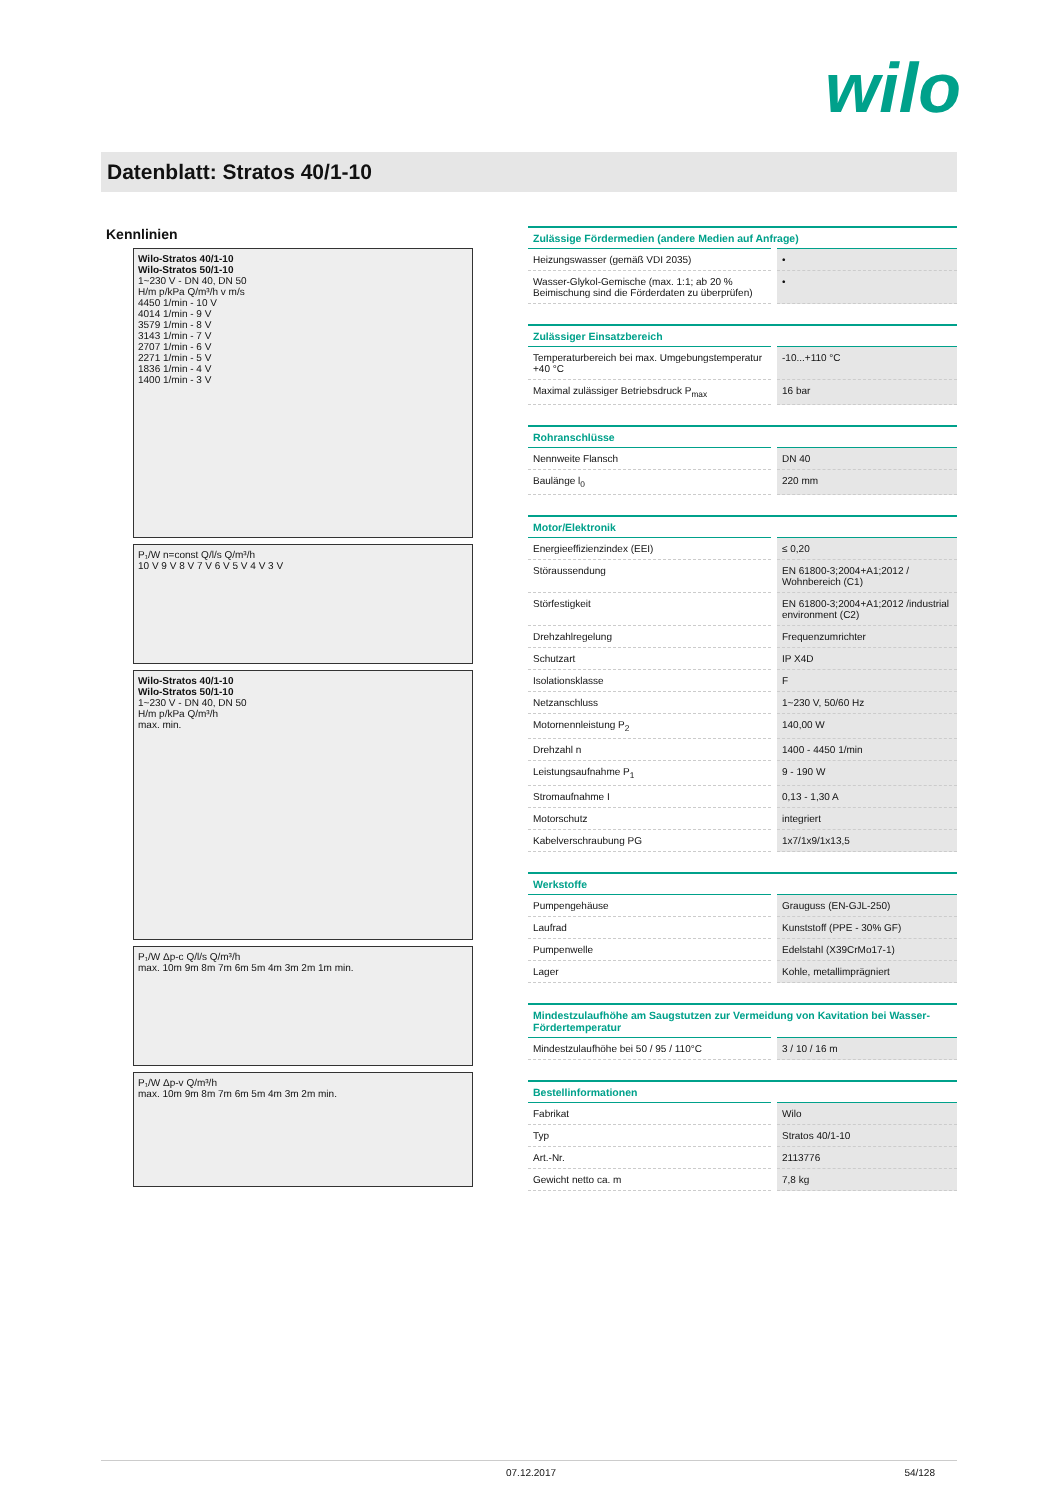wilo
Datenblatt: Stratos 40/1-10
Kennlinien
Wilo-Stratos 40/1-10
Wilo-Stratos 50/1-10
1~230 V - DN 40, DN 50
H/m p/kPa Q/m³/h v m/s
4450 1/min - 10 V
4014 1/min - 9 V
3579 1/min - 8 V
3143 1/min - 7 V
2707 1/min - 6 V
2271 1/min - 5 V
1836 1/min - 4 V
1400 1/min - 3 V
P₁/W n=const Q/l/s Q/m³/h
10 V 9 V 8 V 7 V 6 V 5 V 4 V 3 V
Wilo-Stratos 40/1-10
Wilo-Stratos 50/1-10
1~230 V - DN 40, DN 50
H/m p/kPa Q/m³/h
max. min.
P₁/W Δp-c Q/l/s Q/m³/h
max. 10m 9m 8m 7m 6m 5m 4m 3m 2m 1m min.
P₁/W Δp-v Q/m³/h
max. 10m 9m 8m 7m 6m 5m 4m 3m 2m min.
| Zulässige Fördermedien (andere Medien auf Anfrage) | |
| --- | --- |
| Heizungswasser (gemäß VDI 2035) | • |
| Wasser-Glykol-Gemische (max. 1:1; ab 20 % Beimischung sind die Förderdaten zu überprüfen) | • |
| Zulässiger Einsatzbereich | |
| --- | --- |
| Temperaturbereich bei max. Umgebungstemperatur +40 °C | -10...+110 °C |
| Maximal zulässiger Betriebsdruck P<sub>max</sub> | 16 bar |
| Rohranschlüsse | |
| --- | --- |
| Nennweite Flansch | DN 40 |
| Baulänge l<sub>0</sub> | 220 mm |
| Motor/Elektronik | |
| --- | --- |
| Energieeffizienzindex (EEI) | ≤ 0,20 |
| Störaussendung | EN 61800-3;2004+A1;2012 / Wohnbereich (C1) |
| Störfestigkeit | EN 61800-3;2004+A1;2012 /industrial environment (C2) |
| Drehzahlregelung | Frequenzumrichter |
| Schutzart | IP X4D |
| Isolationsklasse | F |
| Netzanschluss | 1~230 V, 50/60 Hz |
| Motornennleistung P<sub>2</sub> | 140,00 W |
| Drehzahl n | 1400 - 4450 1/min |
| Leistungsaufnahme P<sub>1</sub> | 9 - 190 W |
| Stromaufnahme I | 0,13 - 1,30 A |
| Motorschutz | integriert |
| Kabelverschraubung PG | 1x7/1x9/1x13,5 |
| Werkstoffe | |
| --- | --- |
| Pumpengehäuse | Grauguss (EN-GJL-250) |
| Laufrad | Kunststoff (PPE - 30% GF) |
| Pumpenwelle | Edelstahl (X39CrMo17-1) |
| Lager | Kohle, metallimprägniert |
| Mindestzulaufhöhe am Saugstutzen zur Vermeidung von Kavitation bei Wasser-Fördertemperatur | |
| --- | --- |
| Mindestzulaufhöhe bei 50 / 95 / 110°C | 3 / 10 / 16 m |
| Bestellinformationen | |
| --- | --- |
| Fabrikat | Wilo |
| Typ | Stratos 40/1-10 |
| Art.-Nr. | 2113776 |
| Gewicht netto ca. m | 7,8 kg |
07.12.2017 54/128